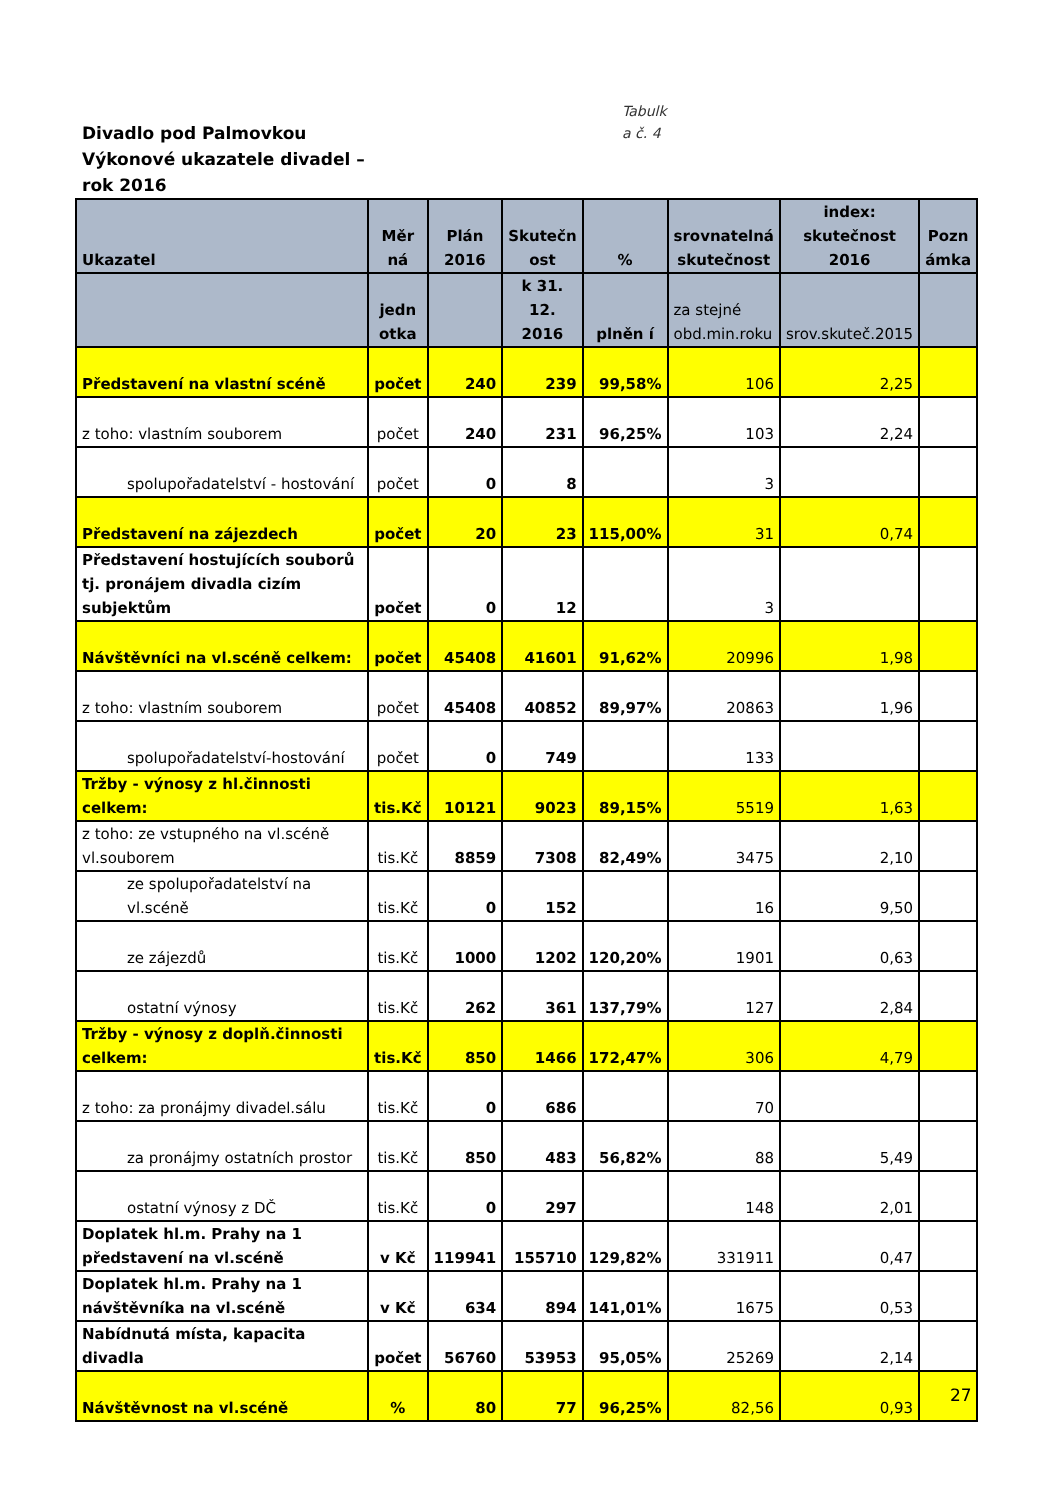Divadlo pod Palmovkou
Výkonové ukazatele divadel –
rok 2016
Tabulk
a č. 4
| Ukazatel | Měr ná | Plán 2016 | Skutečn ost | % | srovnatelná skutečnost | index: skutečnost 2016 | Pozn ámka |
| --- | --- | --- | --- | --- | --- | --- | --- |
| | jedn otka | | k 31. 12. 2016 | plněn í | za stejné obd.min.roku | srov.skuteč.2015 | |
| Představení na vlastní scéně | počet | 240 | 239 | 99,58% | 106 | 2,25 | |
| z toho: vlastním souborem | počet | 240 | 231 | 96,25% | 103 | 2,24 | |
| spolupořadatelství - hostování | počet | 0 | 8 | | 3 | | |
| Představení na zájezdech | počet | 20 | 23 | 115,00% | 31 | 0,74 | |
| Představení hostujících souborů tj. pronájem divadla cizím subjektům | počet | 0 | 12 | | 3 | | |
| Návštěvníci na vl.scéně celkem: | počet | 45408 | 41601 | 91,62% | 20996 | 1,98 | |
| z toho: vlastním souborem | počet | 45408 | 40852 | 89,97% | 20863 | 1,96 | |
| spolupořadatelství-hostování | počet | 0 | 749 | | 133 | | |
| Tržby - výnosy z hl.činnosti celkem: | tis.Kč | 10121 | 9023 | 89,15% | 5519 | 1,63 | |
| z toho: ze vstupného na vl.scéně vl.souborem | tis.Kč | 8859 | 7308 | 82,49% | 3475 | 2,10 | |
| ze spolupořadatelství na vl.scéně | tis.Kč | 0 | 152 | | 16 | 9,50 | |
| ze zájezdů | tis.Kč | 1000 | 1202 | 120,20% | 1901 | 0,63 | |
| ostatní výnosy | tis.Kč | 262 | 361 | 137,79% | 127 | 2,84 | |
| Tržby - výnosy z doplň.činnosti celkem: | tis.Kč | 850 | 1466 | 172,47% | 306 | 4,79 | |
| z toho: za pronájmy divadel.sálu | tis.Kč | 0 | 686 | | 70 | | |
| za pronájmy ostatních prostor | tis.Kč | 850 | 483 | 56,82% | 88 | 5,49 | |
| ostatní výnosy z DČ | tis.Kč | 0 | 297 | | 148 | 2,01 | |
| Doplatek hl.m. Prahy na 1 představení na vl.scéně | v Kč | 119941 | 155710 | 129,82% | 331911 | 0,47 | |
| Doplatek hl.m. Prahy na 1 návštěvníka na vl.scéně | v Kč | 634 | 894 | 141,01% | 1675 | 0,53 | |
| Nabídnutá místa, kapacita divadla | počet | 56760 | 53953 | 95,05% | 25269 | 2,14 | |
| Návštěvnost na vl.scéně | % | 80 | 77 | 96,25% | 82,56 | 0,93 | |
27